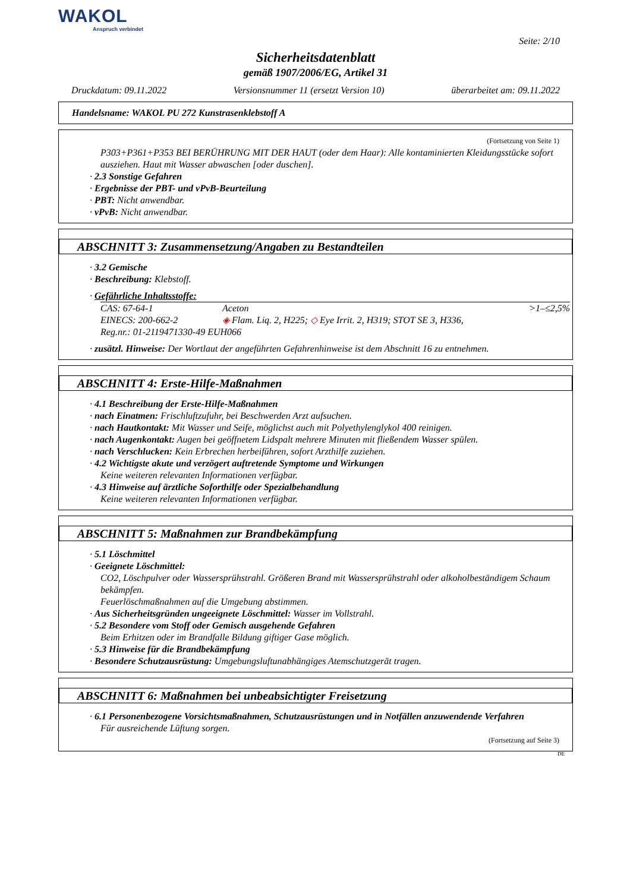WAKOL
Anspruch verbindet
Seite: 2/10
Sicherheitsdatenblatt
gemäß 1907/2006/EG, Artikel 31
Druckdatum: 09.11.2022 Versionsnummer 11 (ersetzt Version 10) überarbeitet am: 09.11.2022
Handelsname: WAKOL PU 272 Kunstrasenklebstoff A
(Fortsetzung von Seite 1)
P303+P361+P353 BEI BERÜHRUNG MIT DER HAUT (oder dem Haar): Alle kontaminierten Kleidungsstücke sofort ausziehen. Haut mit Wasser abwaschen [oder duschen].
· 2.3 Sonstige Gefahren
· Ergebnisse der PBT- und vPvB-Beurteilung
· PBT: Nicht anwendbar.
· vPvB: Nicht anwendbar.
ABSCHNITT 3: Zusammensetzung/Angaben zu Bestandteilen
· 3.2 Gemische
· Beschreibung: Klebstoff.
· Gefährliche Inhaltsstoffe:
| CAS: 67-64-1 | Aceton | >1–≤2,5% |
| EINECS: 200-662-2 | ◈ Flam. Liq. 2, H225; ◇ Eye Irrit. 2, H319; STOT SE 3, H336, | |
| Reg.nr.: 01-2119471330-49 EUH066 | | |
· zusätzl. Hinweise: Der Wortlaut der angeführten Gefahrenhinweise ist dem Abschnitt 16 zu entnehmen.
ABSCHNITT 4: Erste-Hilfe-Maßnahmen
· 4.1 Beschreibung der Erste-Hilfe-Maßnahmen
· nach Einatmen: Frischluftzufuhr, bei Beschwerden Arzt aufsuchen.
· nach Hautkontakt: Mit Wasser und Seife, möglichst auch mit Polyethylenglykol 400 reinigen.
· nach Augenkontakt: Augen bei geöffnetem Lidspalt mehrere Minuten mit fließendem Wasser spülen.
· nach Verschlucken: Kein Erbrechen herbeiführen, sofort Arzthilfe zuziehen.
· 4.2 Wichtigste akute und verzögert auftretende Symptome und Wirkungen
Keine weiteren relevanten Informationen verfügbar.
· 4.3 Hinweise auf ärztliche Soforthilfe oder Spezialbehandlung
Keine weiteren relevanten Informationen verfügbar.
ABSCHNITT 5: Maßnahmen zur Brandbekämpfung
· 5.1 Löschmittel
· Geeignete Löschmittel:
CO2, Löschpulver oder Wassersprühstrahl. Größeren Brand mit Wassersprühstrahl oder alkoholbeständigem Schaum bekämpfen.
Feuerlöschmaßnahmen auf die Umgebung abstimmen.
· Aus Sicherheitsgründen ungeeignete Löschmittel: Wasser im Vollstrahl.
· 5.2 Besondere vom Stoff oder Gemisch ausgehende Gefahren
Beim Erhitzen oder im Brandfalle Bildung giftiger Gase möglich.
· 5.3 Hinweise für die Brandbekämpfung
· Besondere Schutzausrüstung: Umgebungsluftunabhängiges Atemschutzgerät tragen.
ABSCHNITT 6: Maßnahmen bei unbeabsichtigter Freisetzung
· 6.1 Personenbezogene Vorsichtsmaßnahmen, Schutzausrüstungen und in Notfällen anzuwendende Verfahren
Für ausreichende Lüftung sorgen.
(Fortsetzung auf Seite 3)
DE